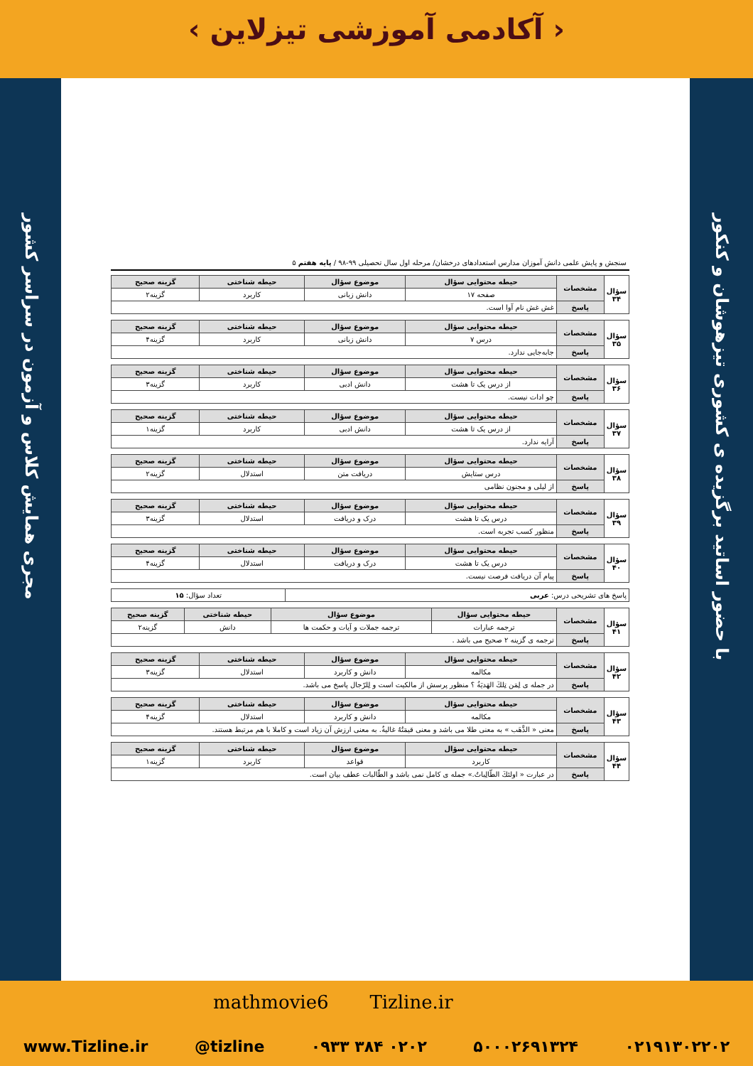‹ آکادمی آموزشی تیزلاین ›
مجری همایش کلاس و آزمون در سراسر کشور
با حضور اساتید برگزیده ی کشوری تیزهوشان و کنکور
سنجش و پایش علمی دانش آموزان مدارس استعدادهای درخشان/ مرحله اول سال تحصیلی ۹۹-۹۸ / پایه هفتم ۵
| سؤال ۳۴ | مشخصات | حیطه محتوایی سؤال | موضوع سؤال | حیطه شناختی | گزینه صحیح |
| | | صفحه ۱۷ | دانش زبانی | کاربرد | گزینه۲ |
| | پاسخ | غش غش نام آوا است. | | | |
| سؤال ۳۵ | مشخصات | حیطه محتوایی سؤال | موضوع سؤال | حیطه شناختی | گزینه صحیح |
| | | درس ۷ | دانش زبانی | کاربرد | گزینه۴ |
| | پاسخ | جابه‌جایی ندارد. | | | |
| سؤال ۳۶ | مشخصات | حیطه محتوایی سؤال | موضوع سؤال | حیطه شناختی | گزینه صحیح |
| | | از درس یک تا هشت | دانش ادبی | کاربرد | گزینه۳ |
| | پاسخ | چو ادات نیست. | | | |
| سؤال ۳۷ | مشخصات | حیطه محتوایی سؤال | موضوع سؤال | حیطه شناختی | گزینه صحیح |
| | | از درس یک تا هشت | دانش ادبی | کاربرد | گزینه۱ |
| | پاسخ | آرایه ندارد. | | | |
| سؤال ۳۸ | مشخصات | حیطه محتوایی سؤال | موضوع سؤال | حیطه شناختی | گزینه صحیح |
| | | درس ستایش | دریافت متن | استدلال | گزینه۲ |
| | پاسخ | از لیلی و مجنون نظامی | | | |
| سؤال ۳۹ | مشخصات | حیطه محتوایی سؤال | موضوع سؤال | حیطه شناختی | گزینه صحیح |
| | | درس یک تا هشت | درک و دریافت | استدلال | گزینه۳ |
| | پاسخ | منظور کسب تجربه است. | | | |
| سؤال ۴۰ | مشخصات | حیطه محتوایی سؤال | موضوع سؤال | حیطه شناختی | گزینه صحیح |
| | | درس یک تا هشت | درک و دریافت | استدلال | گزینه۴ |
| | پاسخ | پیام آن دریافت فرصت نیست. | | | |
| پاسخ های تشریحی درس: عربی | تعداد سؤال: ۱۵ |
| سؤال ۴۱ | مشخصات | حیطه محتوایی سؤال | موضوع سؤال | حیطه شناختی | گزینه صحیح |
| | | ترجمه عبارات | ترجمه جملات و آیات و حکمت ها | دانش | گزینه۲ |
| | پاسخ | ترجمه ی گزینه ۲ صحیح می باشد . | | | |
| سؤال ۴۲ | مشخصات | حیطه محتوایی سؤال | موضوع سؤال | حیطه شناختی | گزینه صحیح |
| | | مکالمه | دانش و کاربرد | استدلال | گزینه۳ |
| | پاسخ | در جمله ی لِمَن تِلكَ الهَدیَةُ ؟ منظور پرسش از مالکیت است و لِلرّجال پاسخ می باشد. | | | |
| سؤال ۴۳ | مشخصات | حیطه محتوایی سؤال | موضوع سؤال | حیطه شناختی | گزینه صحیح |
| | | مکالمه | دانش و کاربرد | استدلال | گزینه۴ |
| | پاسخ | معنی « الذَّهَب » به معنی طلا می باشد و معنی قیمَتُهُ غالیةٌ. به معنی ارزش آن زیاد است و کاملا با هم مرتبط هستند. | | | |
| سؤال ۴۴ | مشخصات | حیطه محتوایی سؤال | موضوع سؤال | حیطه شناختی | گزینه صحیح |
| | | کاربرد | قواعد | کاربرد | گزینه۱ |
| | پاسخ | در عبارت « اولئكَ الطّالِباتُ.» جمله ی کامل نمی باشد و الطّالبات عطف بیان است. | | | |
www.Tizline.ir @tizline ۰۹۳۳ ۳۸۴ ۰۲۰۲ ۵۰۰۰۲۶۹۱۳۲۴ ۰۲۱۹۱۳۰۲۲۰۲
mathmovie6 Tizline.ir